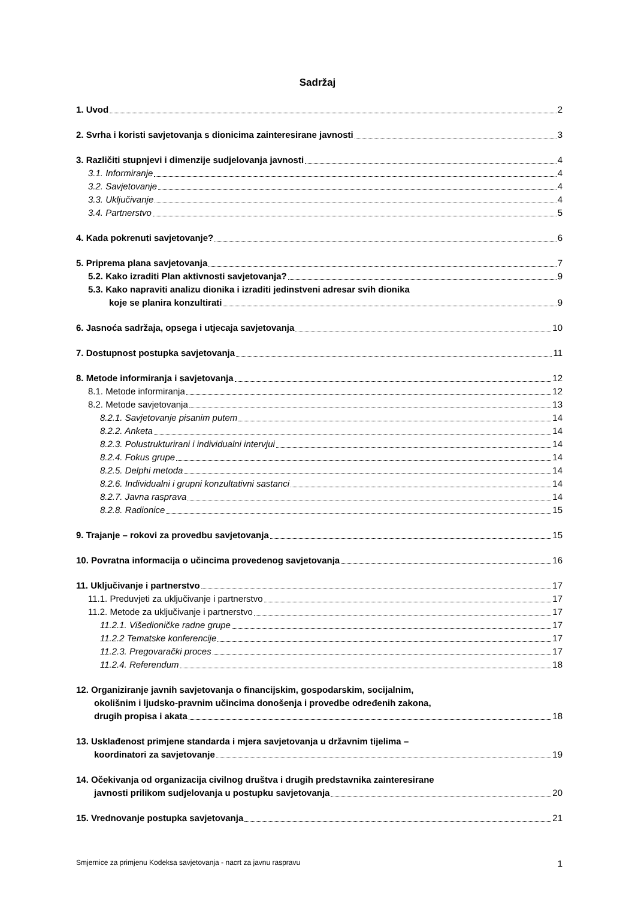Sadržaj
1. Uvod 2
2. Svrha i koristi savjetovanja s dionicima zainteresirane javnosti 3
3. Različiti stupnjevi i dimenzije sudjelovanja javnosti 4
3.1. Informiranje 4
3.2. Savjetovanje 4
3.3. Uključivanje 4
3.4. Partnerstvo 5
4. Kada pokrenuti savjetovanje? 6
5. Priprema plana savjetovanja 7
5.2. Kako izraditi Plan aktivnosti savjetovanja? 9
5.3. Kako napraviti analizu dionika i izraditi jedinstveni adresar svih dionika
koje se planira konzultirati 9
6. Jasnoća sadržaja, opsega i utjecaja savjetovanja 10
7. Dostupnost postupka savjetovanja 11
8. Metode informiranja i savjetovanja 12
8.1. Metode informiranja 12
8.2. Metode savjetovanja 13
8.2.1. Savjetovanje pisanim putem 14
8.2.2. Anketa 14
8.2.3. Polustrukturirani i individualni intervjui 14
8.2.4. Fokus grupe 14
8.2.5. Delphi metoda 14
8.2.6. Individualni i grupni konzultativni sastanci 14
8.2.7. Javna rasprava 14
8.2.8. Radionice 15
9. Trajanje – rokovi za provedbu savjetovanja 15
10. Povratna informacija o učincima provedenog savjetovanja 16
11. Uključivanje i partnerstvo 17
11.1. Preduvjeti za uključivanje i partnerstvo 17
11.2. Metode za uključivanje i partnerstvo 17
11.2.1. Višedioničke radne grupe 17
11.2.2 Tematske konferencije 17
11.2.3. Pregovarački proces 17
11.2.4. Referendum 18
12. Organiziranje javnih savjetovanja o financijskim, gospodarskim, socijalnim,
okolišnim i ljudsko-pravnim učincima donošenja i provedbe određenih zakona,
drugih propisa i akata 18
13. Usklađenost primjene standarda i mjera savjetovanja u državnim tijelima –
koordinatori za savjetovanje 19
14. Očekivanja od organizacija civilnog društva i drugih predstavnika zainteresirane
javnosti prilikom sudjelovanja u postupku savjetovanja 20
15. Vrednovanje postupka savjetovanja 21
Smjernice za primjenu Kodeksa savjetovanja - nacrt za javnu raspravu 1